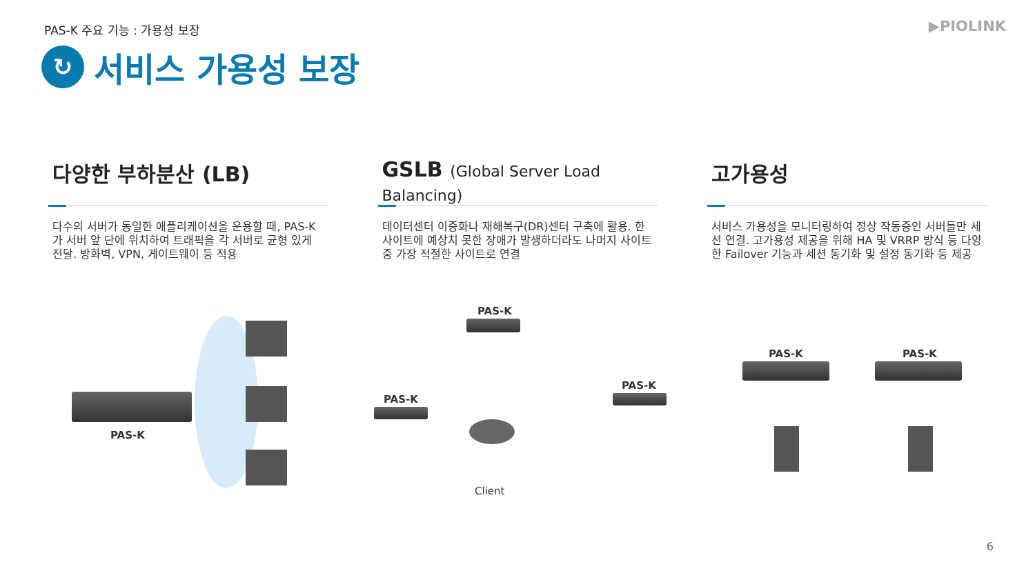PAS-K 주요 기능 : 가용성 보장 ▶PIOLINK
↻
서비스 가용성 보장
다양한 부하분산 (LB)
다수의 서버가 동일한 애플리케이션을 운용할 때, PAS-K가 서버 앞 단에 위치하여 트래픽을 각 서버로 균형 있게 전달. 방화벽, VPN, 게이트웨이 등 적용
GSLB (Global Server Load Balancing)
데이터센터 이중화나 재해복구(DR)센터 구축에 활용. 한 사이트에 예상치 못한 장애가 발생하더라도 나머지 사이트 중 가장 적절한 사이트로 연결
고가용성
서비스 가용성을 모니터링하여 정상 작동중인 서버들만 세션 연결. 고가용성 제공을 위해 HA 및 VRRP 방식 등 다양한 Failover 기능과 세션 동기화 및 설정 동기화 등 제공
PAS-K
PAS-K
PAS-K
PAS-K
Client
PAS-K PAS-K
6